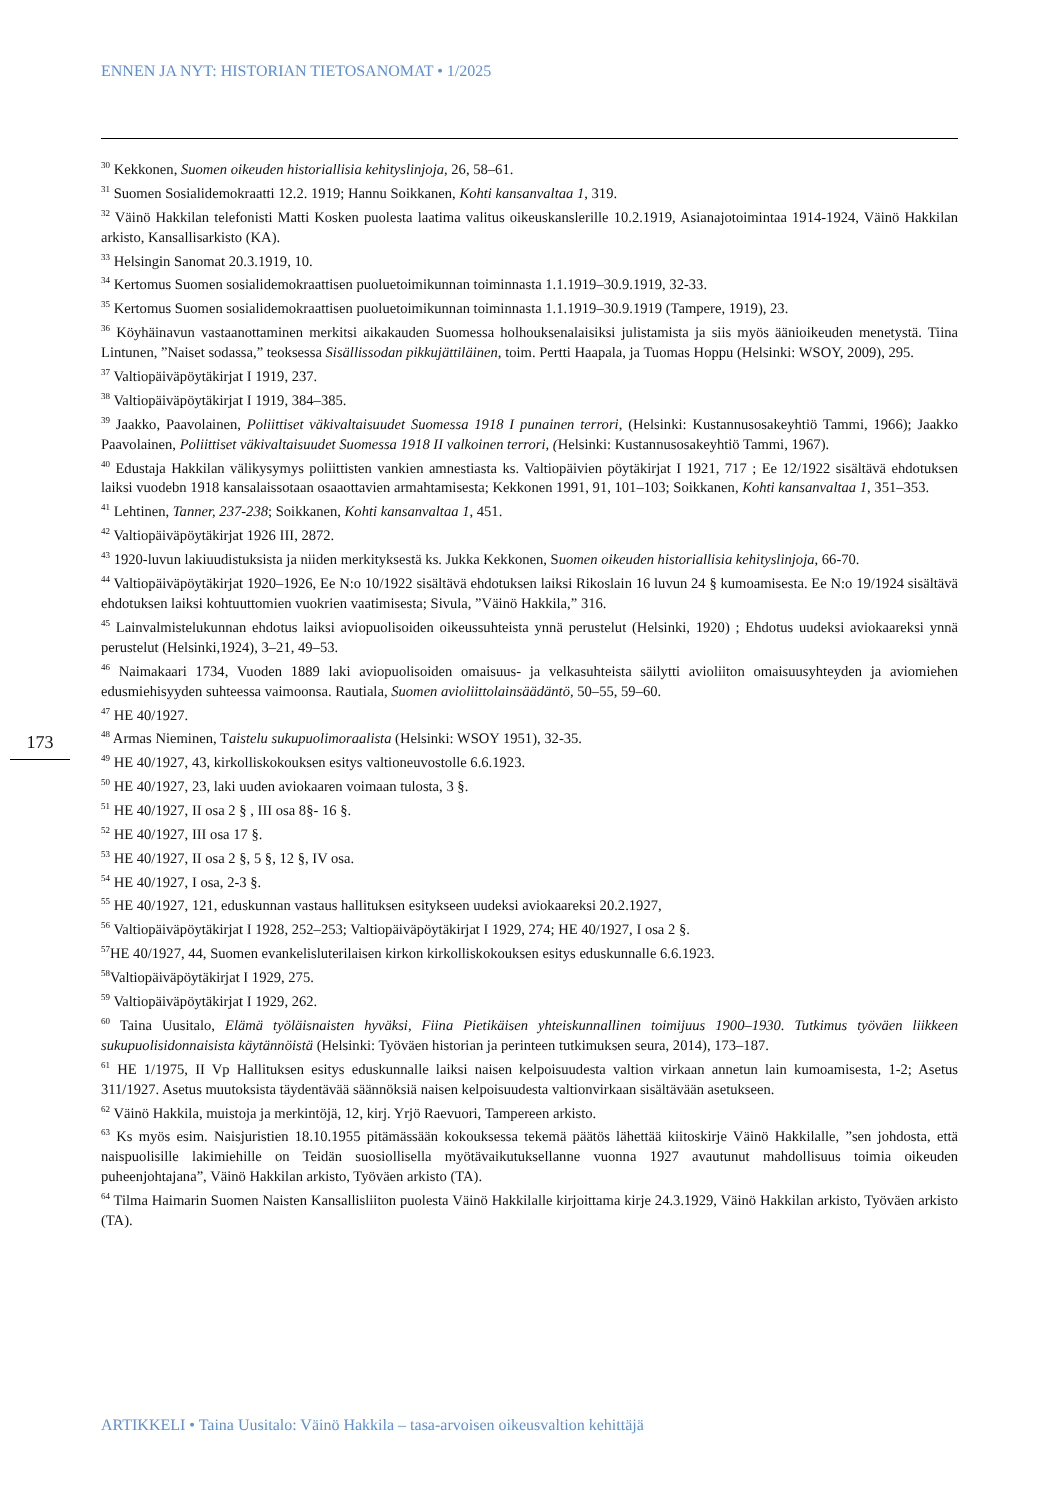ENNEN JA NYT: HISTORIAN TIETOSANOMAT • 1/2025
173
<sup>30</sup> Kekkonen, Suomen oikeuden historiallisia kehityslinjoja, 26, 58–61.
<sup>31</sup> Suomen Sosialidemokraatti 12.2. 1919; Hannu Soikkanen, Kohti kansanvaltaa 1, 319.
<sup>32</sup> Väinö Hakkilan telefonisti Matti Kosken puolesta laatima valitus oikeuskanslerille 10.2.1919, Asianajotoimintaa 1914-1924, Väinö Hakkilan arkisto, Kansallisarkisto (KA).
<sup>33</sup> Helsingin Sanomat 20.3.1919, 10.
<sup>34</sup> Kertomus Suomen sosialidemokraattisen puoluetoimikunnan toiminnasta 1.1.1919–30.9.1919, 32-33.
<sup>35</sup> Kertomus Suomen sosialidemokraattisen puoluetoimikunnan toiminnasta 1.1.1919–30.9.1919 (Tampere, 1919), 23.
<sup>36</sup> Köyhäinavun vastaanottaminen merkitsi aikakauden Suomessa holhouksenalaisiksi julistamista ja siis myös äänioikeuden menetystä. Tiina Lintunen, ”Naiset sodassa,” teoksessa Sisällissodan pikkujättiläinen, toim. Pertti Haapala, ja Tuomas Hoppu (Helsinki: WSOY, 2009), 295.
<sup>37</sup> Valtiopäiväpöytäkirjat I 1919, 237.
<sup>38</sup> Valtiopäiväpöytäkirjat I 1919, 384–385.
<sup>39</sup> Jaakko, Paavolainen, Poliittiset väkivaltaisuudet Suomessa 1918 I punainen terrori, (Helsinki: Kustannusosakeyhtiö Tammi, 1966); Jaakko Paavolainen, Poliittiset väkivaltaisuudet Suomessa 1918 II valkoinen terrori, (Helsinki: Kustannusosakeyhtiö Tammi, 1967).
<sup>40</sup> Edustaja Hakkilan välikysymys poliittisten vankien amnestiasta ks. Valtiopäivien pöytäkirjat I 1921, 717 ; Ee 12/1922 sisältävä ehdotuksen laiksi vuodebn 1918 kansalaissotaan osaaottavien armahtamisesta; Kekkonen 1991, 91, 101–103; Soikkanen, Kohti kansanvaltaa 1, 351–353.
<sup>41</sup> Lehtinen, Tanner, 237-238; Soikkanen, Kohti kansanvaltaa 1, 451.
<sup>42</sup> Valtiopäiväpöytäkirjat 1926 III, 2872.
<sup>43</sup> 1920-luvun lakiuudistuksista ja niiden merkityksestä ks. Jukka Kekkonen, Suomen oikeuden historiallisia kehityslinjoja, 66-70.
<sup>44</sup> Valtiopäiväpöytäkirjat 1920–1926, Ee N:o 10/1922 sisältävä ehdotuksen laiksi Rikoslain 16 luvun 24 § kumoamisesta. Ee N:o 19/1924 sisältävä ehdotuksen laiksi kohtuuttomien vuokrien vaatimisesta; Sivula, ”Väinö Hakkila,” 316.
<sup>45</sup> Lainvalmistelukunnan ehdotus laiksi aviopuolisoiden oikeussuhteista ynnä perustelut (Helsinki, 1920) ; Ehdotus uudeksi aviokaareksi ynnä perustelut (Helsinki,1924), 3–21, 49–53.
<sup>46</sup> Naimakaari 1734, Vuoden 1889 laki aviopuolisoiden omaisuus- ja velkasuhteista säilytti avioliiton omaisuusyhteyden ja aviomiehen edusmiehisyyden suhteessa vaimoonsa. Rautiala, Suomen avioliittolainsäädäntö, 50–55, 59–60.
<sup>47</sup> HE 40/1927.
<sup>48</sup> Armas Nieminen, Taistelu sukupuolimoraalista (Helsinki: WSOY 1951), 32-35.
<sup>49</sup> HE 40/1927, 43, kirkolliskokouksen esitys valtioneuvostolle 6.6.1923.
<sup>50</sup> HE 40/1927, 23, laki uuden aviokaaren voimaan tulosta, 3 §.
<sup>51</sup> HE 40/1927, II osa 2 § , III osa 8§- 16 §.
<sup>52</sup> HE 40/1927, III osa 17 §.
<sup>53</sup> HE 40/1927, II osa 2 §, 5 §, 12 §, IV osa.
<sup>54</sup> HE 40/1927, I osa, 2-3 §.
<sup>55</sup> HE 40/1927, 121, eduskunnan vastaus hallituksen esitykseen uudeksi aviokaareksi 20.2.1927,
<sup>56</sup> Valtiopäiväpöytäkirjat I 1928, 252–253; Valtiopäiväpöytäkirjat I 1929, 274; HE 40/1927, I osa 2 §.
<sup>57</sup>HE 40/1927, 44, Suomen evankelisluterilaisen kirkon kirkolliskokouksen esitys eduskunnalle 6.6.1923.
<sup>58</sup> Valtiopäiväpöytäkirjat I 1929, 275.
<sup>59</sup> Valtiopäiväpöytäkirjat I 1929, 262.
<sup>60</sup> Taina Uusitalo, Elämä työläisnaisten hyväksi, Fiina Pietikäisen yhteiskunnallinen toimijuus 1900–1930. Tutkimus työväen liikkeen sukupuolisidonnaisista käytännöistä (Helsinki: Työväen historian ja perinteen tutkimuksen seura, 2014), 173–187.
<sup>61</sup> HE 1/1975, II Vp Hallituksen esitys eduskunnalle laiksi naisen kelpoisuudesta valtion virkaan annetun lain kumoamisesta, 1-2; Asetus 311/1927. Asetus muutoksista täydentävää säännöksiä naisen kelpoisuudesta valtionvirkaan sisältävään asetukseen.
<sup>62</sup> Väinö Hakkila, muistoja ja merkintöjä, 12, kirj. Yrjö Raevuori, Tampereen arkisto.
<sup>63</sup> Ks myös esim. Naisjuristien 18.10.1955 pitämässään kokouksessa tekemä päätös lähettää kiitoskirje Väinö Hakkilalle, ”sen johdosta, että naispuolisille lakimiehille on Teidän suosiollisella myötävaikutuksellanne vuonna 1927 avautunut mahdollisuus toimia oikeuden puheenjohtajana”, Väinö Hakkilan arkisto, Työväen arkisto (TA).
<sup>64</sup> Tilma Haimarin Suomen Naisten Kansallisliiton puolesta Väinö Hakkilalle kirjoittama kirje 24.3.1929, Väinö Hakkilan arkisto, Työväen arkisto (TA).
ARTIKKELI • Taina Uusitalo: Väinö Hakkila – tasa-arvoisen oikeusvaltion kehittäjä